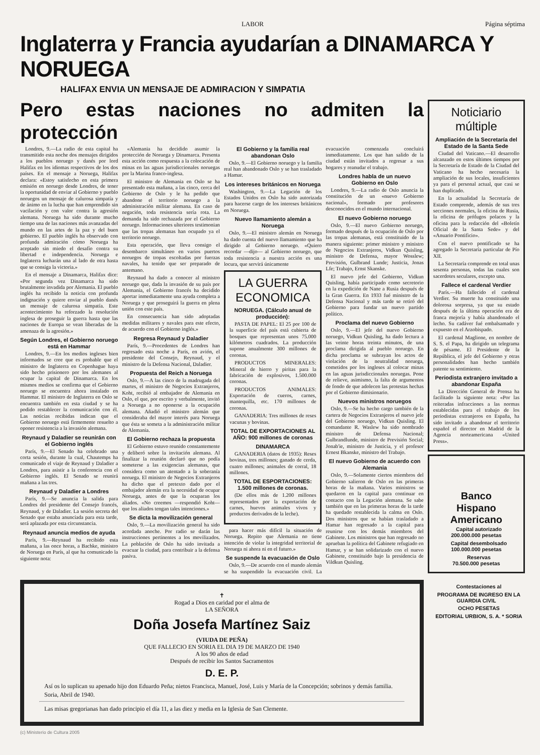LABOR Página séptima
Inglaterra y Francia ayudarían a DINAMARCA Y NORUEGA
HALIFAX ENVIA UN MENSAJE DE ADMIRACION Y SIMPATIA
Pero estas naciones no admiten la protección
Londres, 9.—La radio de esta capital ha transmitido esta noche dos mensajes dirigidos a los pueblos noruego y danés por lord Halifax en los idiomas respectivos de los dos países. En el mensaje a Noruega, Halifax declara: «Estoy satisfecho en esta primera emisión en noruego desde Londres, de tener la oportunidad de enviar al Gobierno y pueblo noruegos un mensaje de calurosa simpatía y de ánimo en la lucha que han emprendido sin vacilación y con valor contra la agresión alemana. Noruega ha sido durante mucho tiempo una de las naciones más avanzadas del mundo en las artes de la paz y del buen gobierno. El pueblo inglés ha observado con profunda admiración cómo Noruega ha aceptado sin miedo el desafío contra su libertad e independencia. Noruega e Inglaterra lucharán una al lado de otra hasta que se consiga la victoria.»
En el mensaje a Dinamarca, Halifax dice: «Por segunda vez Dinamarca ha sido brutalmente invadida por Alemania. El pueblo inglés ha recibido la noticia con profunda indignación y quiere enviar al pueblo danés un mensaje de calurosa simpatía. Este acontecimiento ha reforzado la resolución inglesa de proseguir la guerra hasta que las naciones de Europa se vean liberadas de la amenaza de la agresión.»
Según Londres, el Gobierno noruego está en Hammar
Londres, 9.—En los medios ingleses bien informados se cree que es probable que el ministro de Inglaterra en Copenhague haya sido hecho prisionero por los alemanes al ocupar la capital de Dinamarca. En los mismos medios se confirma que el Gobierno noruego se encuentra ahora instalado en Hammar. El ministro de Inglaterra en Oslo se encuentra también en esta ciudad y se ha podido restablecer la comunicación con él. Las noticias recibidas indican que el Gobierno noruego está firmemente resuelto a oponer resistencia a la invasión alemana.
Reynaud y Daladier se reunirán con el Gobierno inglés
París, 9.—El Senado ha celebrado una corta sesión, durante la cual, Chautemps ha comunicado el viaje de Reynaud y Daladier a Londres, para asistir a la conferencia con el Gobierno inglés. El Senado se reunirá mañana a las tres.
Reynaud y Daladier a Londres
París, 9.—Se anuncia la salida para Londres del presidente del Consejo francés, Reynaud, y de Daladier. La sesión secreta del Senado que estaba anunciada para esta tarde, será aplazada por esta circunstancia.
Reynaud anuncia medios de ayuda
París, 9.—Reynaud ha recibido esta mañana, a las once horas, a Bachke, ministro de Noruega en París, al que ha comunicado la siguiente nota:
«Alemania ha decidido asumir la protección de Noruega y Dinamarca. Presenta esta acción como respuesta a la colocación de minas en las aguas jurisdiccionales noruegas por la Marina franco-inglesa.
El ministro de Alemania en Oslo se ha presentado esta mañana, a las cinco, cerca del Gobierno de Oslo y le ha pedido que abandone el territorio noruego a la administración militar alemana. En caso de negación, toda resistencia sería rota. La demanda ha sido rechazada por el Gobierno noruego. Informaciones ulteriores testimonian que las tropas alemanas han ocupado ya el territorio noruego.
Esta operación, que lleva consigo el desembarco simultáneo en varios puertos noruegos de tropas escoltadas por fuerzas navales, ha tenido que ser preparado de antemano.
Reynaud ha dado a conocer al ministro noruego que, dada la invasión de su país por Alemania, el Gobierno francés ha decidido aportar inmediatamente una ayuda completa a Noruega y que proseguirá la guerra en plena unión con este país.
En consecuencia han sido adoptadas medidas militares y navales para este efecto, de acuerdo con el Gobierno inglés.»
Regresa Reynaud y Daladier
París, 9.—Procedentes de Londres han regresado esta noche a París, en avión, el presidente del Consejo, Reynaud, y el ministro de la Defensa Nacional, Daladier.
Propuesta del Reich a Noruega
Oslo, 9.—A las cinco de la madrugada del martes, el ministro de Negocios Extranjeros, Koht, recibió al embajador de Alemania en Oslo, el que, por escrito y verbalmente, invitó a Noruega a no oponerse a la ocupación alemana. Añadió el ministro alemán que consideraba del mayor interés para Noruega que ésta se someta a la administración militar de Alemania.
El Gobierno rechaza la propuesta
El Gobierno estuvo reunido constantemente y deliberó sobre la invitación alemana. Al finalizar la reunión declaró que no podía someterse a las exigencias alemanas, que considera como un atentado a la soberanía noruega. El ministro de Negocios Extranjeros ha dicho que el pretexto dado por el embajador alemán era la necesidad de ocupar Noruega, antes de que la ocuparan los aliados. «No creemos —respondió Koht— que los aliados tengan tales intenciones.»
Se dicta la movilización general
Oslo, 9.—La movilización general ha sido acordada anoche. Por radio se darán las instrucciones pertinentes a los movilizados. La población de Oslo ha sido invitada a evacuar la ciudad, para contribuir a la defensa pasiva.
El Gobierno y la familia real abandonan Oslo
Oslo, 9.—El Gobierno noruego y la familia real han abandonado Oslo y se han trasladado a Hamar.
Los intereses británicos en Noruega
Washington, 9.—La Legación de los Estados Unidos en Oslo ha sido autorizada para hacerse cargo de los intereses británicos en Noruega.
Nuevo llamamiento alemán a Noruega
Oslo, 9.—El ministro alemán en Noruega ha dado cuenta del nuevo llamamiento que ha dirigido al Gobierno noruego. «Quiero recordar —dijo— al Gobierno noruego, que toda resistencia a nuestra acción es una locura, que servirá únicamente
LA GUERRA
ECONOMICA
NORUEGA. (Cálculo anual de producción):
PASTA DE PAPEL: El 25 por 100 de la superficie del país está cubierta de bosques que representan unos 75.000 kilómetros cuadrados. La producción supone anualmente 300 millones de coronas.
PRODUCTOS MINERALES: Mineral de hierro y piritas para la fabricación de explosivos, 1.500.000 coronas.
PRODUCTOS ANIMALES: Exportación de cueros, carnes, mantequilla, etc. 170 millones de coronas.
GANADERIA: Tres millones de reses vacunas y bovinas.
TOTAL DE EXPORTACIONES AL AÑO: 900 millones de coronas
DINAMARCA
GANADERIA (datos de 1935): Reses bovinas, tres millones; ganado de cerda, cuatro millones; animales de corral, 18 millones.
TOTAL DE ESPORTACIONES: 1.500 millones de coronas.
(De ellos más de 1.200 millones representados por la exportación de carnes, huevos animales vivos y productos derivados de la leche).
para hacer más difícil la situación de Noruega. Repito que Alemania no tiene intención de violar la integridad territorial de Noruega ni ahora ni en el futuro.»
Se suspende la evacuación de Oslo
Oslo, 9.—De acuerdo con el mando alemán se ha suspendido la evacuación civil. La evacuación comenzada concluirá inmediatamente. Los que han salido de la ciudad están invitados a regresar a sus hogares y reanudar el trabajo.
Londres habla de un nuevo Gobierno en Oslo
Londres, 9.—La radio de Oslo anuncia la constitución de un «nuevo Gobierno nacional», formado por profesores desconocidos en el mundo internacional.
El nuevo Gobierno noruego
Oslo, 9.—El nuevo Gobierno noruego, formado después de la ocupación de Oslo por las tropas alemanas, está constituido de la manera siguiente: primer ministro y ministro de Negocios Extranjeros, Vidkun Quisling, ministro de Defensa, mayor Wosslew; Previsión, Gulbrand Lunde; Justicia, Jonas Lfe; Trabajo, Ernst Skanske.
El nuevo jefe del Gobierno, Vidkun Quisling, había participado como secretorio en la expedición de Nane a Rusia después de la Gran Guerra. En 1933 fué ministro de la Defensa Nacional y más tarde se retiró del Gobierno para fundar un nuevo partido político.
Proclama del nuevo Gobierno
Oslo, 9.—El jefe del nuevo Gobierno noruego, Vidkun Quisling, ha dado lectura a las veinte horas treinta minutos, de una proclama dirigida al pueblo noruego. En dicha proclama se subrayan los actos de violación de la neutralidad noruega, cometidos por los ingleses al colocar minas en las aguas jurisdiccionales noruegas. Pone de relieve, asimismo, la falta de argumentos de fondo de que adolecen las protestas hechas por el Gobierno dimisionario.
Nuevos ministros noruegos
Oslo, 9.—Se ha hecho cargo también de la cartera de Negocios Extranjeros el nuevo jefe del Gobierno noruego, Vidkun Quisling. El comandante R. Waslew ha sido nombrado ministro de Defensa Nacional; Gulbrandlunde, ministro de Previsión Social; Jonab'ie, ministro de Justicia, y el profesor Ernest Bkanske, ministro del Trabajo.
El nuevo Gobierno de acuerdo con Alemania
Oslo, 9.—Solamente ciertos miembros del Gobierno salieron de Oslo en las primeras horas de la mañana. Varios ministros se quedaron en la capital para continuar en contacto con la Legación alemana. Se sabe también que en las primeras horas de la tarde ha quedado restablecida la calma en Oslo. Dos ministros que se habían trasladado a Hamar han regresado a la capital para reunirse con los demás miembros del Gabinete. Los ministros que han regresado no aprueban la política del Gabinete refugiado en Hamar, y se han solidarizado con el nuevo Gabinete, constituido bajo la presidencia de Vildkun Quisling.
✝
Rogad a Dios en caridad por el alma de
LA SEÑORA
Doña Josefa Martínez Saiz
(VIUDA DE PEÑA)
QUE FALLECIO EN SORIA EL DIA 19 DE MARZO DE 1940
A los 90 años de edad
Después de recibir los Santos Sacramentos
D. E. P.
Así os lo suplican su apenado hijo don Eduardo Peña; nietos Francisca, Manuel, José, Luis y María de la Concepción; sobrinos y demás familia.
Soria, Abril de 1940.
Las misas gregorianas han dado principio el día 11, a las diez y media en la Iglesia de San Clemente.
Noticiario múltiple
Ampliación de la Secretaría del Estado de la Santa Sede
Ciudad del Vaticano.—El desarrollo alcanzado en estos últimos tiempos por la Secretaría de Estado de la Ciudad del Vaticano ha hecho necesaria la ampliación de sus locales, insuficientes ya para el personal actual, que casi se han duplicado.
En la actualidad la Secretaría de Estado comprende, además de sus tres secciones normales, la oficina de Rusia, la oficina de prófugos polacos y la oficina para la redacción del «Boletín Oficial de la Santa Sede» y del «Anuario Pontificio».
Con el nuevo pontificado se ha agregado la Secretaría particular de Pío XII.
La Secretaría comprende en total unas sesenta personas, todas las cuales son sacerdotes seculares, excepto una.
Fallece el cardenal Verdier
París.—Ha fallecido el cardenal Verdier. Su muerte ha constituido una dolorosa sorpresa, ya que su estado después de la última operación era de franca mejoría y había abandonado el lecho. Su cadáver fué embalsamado y expuesto en el Arzobispado.
El cardenal Maglione, en nombre de S. S. el Papa, ha dirigido un telegrama de pésame. El Presidente de la República, el jefe del Gobierno y otras personalidades han hecho también patente su sentimiento.
Periodista extranjero invitado a abandonar España
La Dirección General de Prensa ha facilitado la siguiente nota: «Por las reiteradas infracciones a las normas establecidas para el trabajo de los periodistas extranjeros en España, ha sido invitado a abandonar el territorio español el director en Madrid de la Agencia norteamericana «United Press».
Banco
Hispano Americano
Capital autorizado
200.000.000 pesetas
Capital desembolsado
100.000.000 pesetas
Reservas
70.500.000 pesetas
Contestaciones al
PROGRAMA DE INGRESO EN LA GUARDIA CIVIL
OCHO PESETAS
EDITORIAL URBION, S. A. * SORIA
(c) Ministerio de Cultura 2005